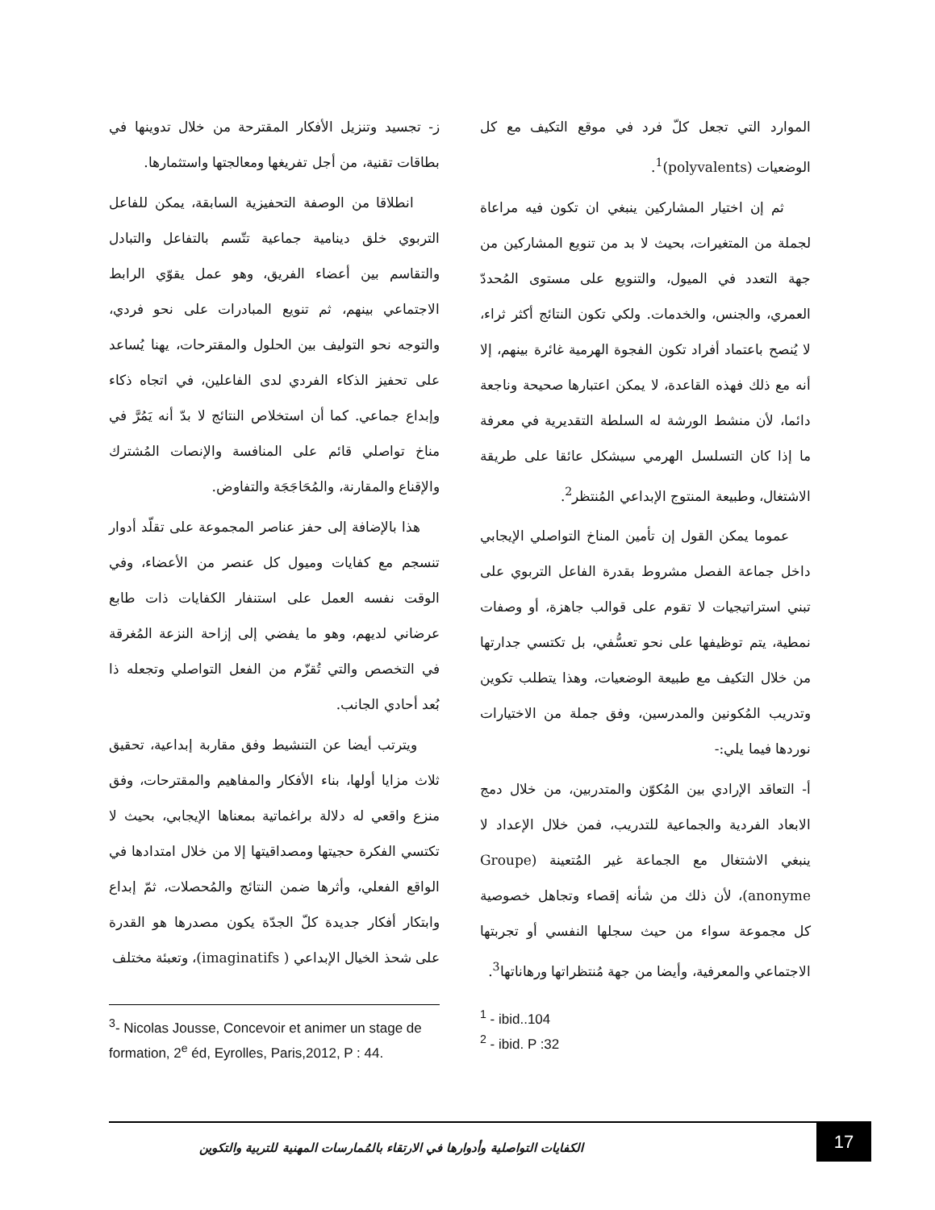ز- تجسيد وتنزيل الأفكار المقترحة من خلال تدوينها في بطاقات تقنية، من أجل تفريغها ومعالجتها واستثمارها.
انطلاقا من الوصفة التحفيزية السابقة، يمكن للفاعل التربوي خلق دينامية جماعية تتّسم بالتفاعل والتبادل والتقاسم بين أعضاء الفريق، وهو عمل يقوّي الرابط الاجتماعي بينهم، ثم تنويع المبادرات على نحو فردي، والتوجه نحو التوليف بين الحلول والمقترحات، يهنا يُساعد على تحفيز الذكاء الفردي لدى الفاعلين، في اتجاه ذكاء وإبداع جماعي. كما أن استخلاص النتائج لا بدّ أنه يَمُرَّ في مناخ تواصلي قائم على المنافسة والإنصات المُشترك والإقناع والمقارنة، والمُحَاجَجَة والتفاوض.
هذا بالإضافة إلى حفز عناصر المجموعة على تقلّد أدوار تنسجم مع كفايات وميول كل عنصر من الأعضاء، وفي الوقت نفسه العمل على استنفار الكفايات ذات طابع عرضاني لديهم، وهو ما يفضي إلى إزاحة النزعة المُغرقة في التخصص والتي تُقزّم من الفعل التواصلي وتجعله ذا بُعد أحادي الجانب.
ويترتب أيضا عن التنشيط وفق مقاربة إبداعية، تحقيق ثلاث مزايا أولها، بناء الأفكار والمفاهيم والمقترحات، وفق منزع واقعي له دلالة براغماتية بمعناها الإيجابي، بحيث لا تكتسي الفكرة حجيتها ومصداقيتها إلا من خلال امتدادها في الواقع الفعلي، وأثرها ضمن النتائج والمُحصلات، ثمّ إبداع وابتكار أفكار جديدة كلّ الجدّة يكون مصدرها هو القدرة على شحذ الخيال الإبداعي ( imaginatifs)، وتعبئة مختلف
الموارد التي تجعل كلّ فرد في موقع التكيف مع كل الوضعيات (polyvalents)<sup>1</sup>.
ثم إن اختيار المشاركين ينبغي ان تكون فيه مراعاة لجملة من المتغيرات، بحيث لا بد من تنويع المشاركين من جهة التعدد في الميول، والتنويع على مستوى المُحددّ العمري، والجنس، والخدمات. ولكي تكون النتائج أكثر ثراء، لا يُنصح باعتماد أفراد تكون الفجوة الهرمية غائرة بينهم، إلا أنه مع ذلك فهذه القاعدة، لا يمكن اعتبارها صحيحة وناجعة دائما، لأن منشط الورشة له السلطة التقديرية في معرفة ما إذا كان التسلسل الهرمي سيشكل عائقا على طريقة الاشتغال، وطبيعة المنتوج الإبداعي المُنتظر<sup>2</sup>.
عموما يمكن القول إن تأمين المناخ التواصلي الإيجابي داخل جماعة الفصل مشروط بقدرة الفاعل التربوي على تبني استراتيجيات لا تقوم على قوالب جاهزة، أو وصفات نمطية، يتم توظيفها على نحو تعسُّفي، بل تكتسي جدارتها من خلال التكيف مع طبيعة الوضعيات، وهذا يتطلب تكوين وتدريب المُكونين والمدرسين، وفق جملة من الاختيارات نوردها فيما يلي:-
أ- التعاقد الإرادي بين المُكوّن والمتدربين، من خلال دمج الابعاد الفردية والجماعية للتدريب، فمن خلال الإعداد لا ينبغي الاشتغال مع الجماعة غير المُتعينة (Groupe anonyme)، لأن ذلك من شأنه إقصاء وتجاهل خصوصية كل مجموعة سواء من حيث سجلها النفسي أو تجربتها الاجتماعي والمعرفية، وأيضا من جهة مُنتظراتها ورهاناتها<sup>3</sup>.
<sup>1</sup> - ibid..104
<sup>2</sup> - ibid. P :32
<sup>3</sup>- Nicolas Jousse, Concevoir et animer un stage de formation, 2<sup>e</sup> éd, Eyrolles, Paris,2012, P : 44.
الكفايات التواصلية وأدوارها في الارتقاء بالمُمارسات المهنية للتربية والتكوين
17